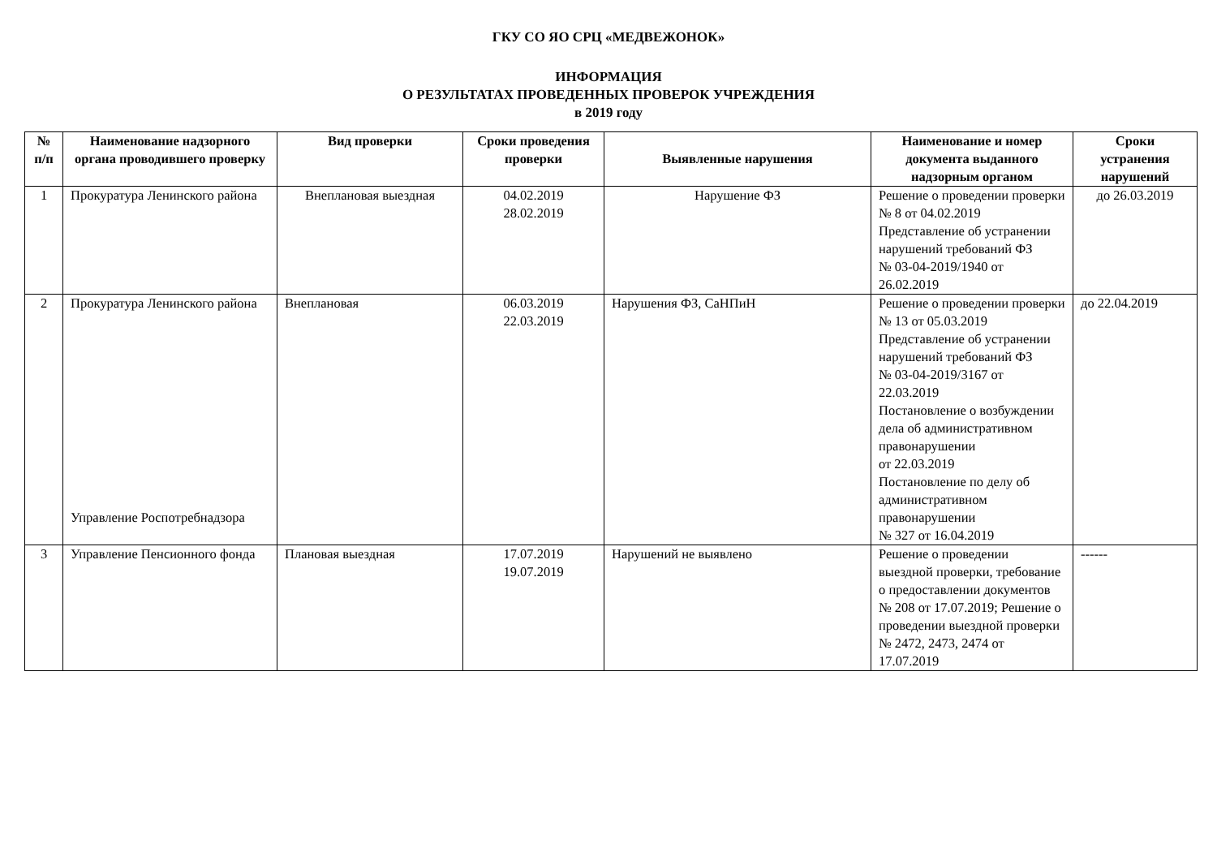ГКУ СО ЯО СРЦ «МЕДВЕЖОНОК»
ИНФОРМАЦИЯ
О РЕЗУЛЬТАТАХ ПРОВЕДЕННЫХ ПРОВЕРОК УЧРЕЖДЕНИЯ
в 2019 году
| № п/п | Наименование надзорного органа проводившего проверку | Вид проверки | Сроки проведения проверки | Выявленные нарушения | Наименование и номер документа выданного надзорным органом | Сроки устранения нарушений |
| --- | --- | --- | --- | --- | --- | --- |
| 1 | Прокуратура Ленинского района | Внеплановая выездная | 04.02.2019 28.02.2019 | Нарушение ФЗ | Решение о проведении проверки № 8 от 04.02.2019 Представление об устранении нарушений требований ФЗ № 03-04-2019/1940 от 26.02.2019 | до 26.03.2019 |
| 2 | Прокуратура Ленинского района Управление Роспотребнадзора | Внеплановая | 06.03.2019 22.03.2019 | Нарушения ФЗ, СаНПиН | Решение о проведении проверки № 13 от 05.03.2019 Представление об устранении нарушений требований ФЗ № 03-04-2019/3167 от 22.03.2019 Постановление о возбуждении дела об административном правонарушении от 22.03.2019 Постановление по делу об административном правонарушении № 327 от 16.04.2019 | до 22.04.2019 |
| 3 | Управление Пенсионного фонда | Плановая выездная | 17.07.2019 19.07.2019 | Нарушений не выявлено | Решение о проведении выездной проверки, требование о предоставлении документов № 208 от 17.07.2019; Решение о проведении выездной проверки № 2472, 2473, 2474 от 17.07.2019 | ------ |